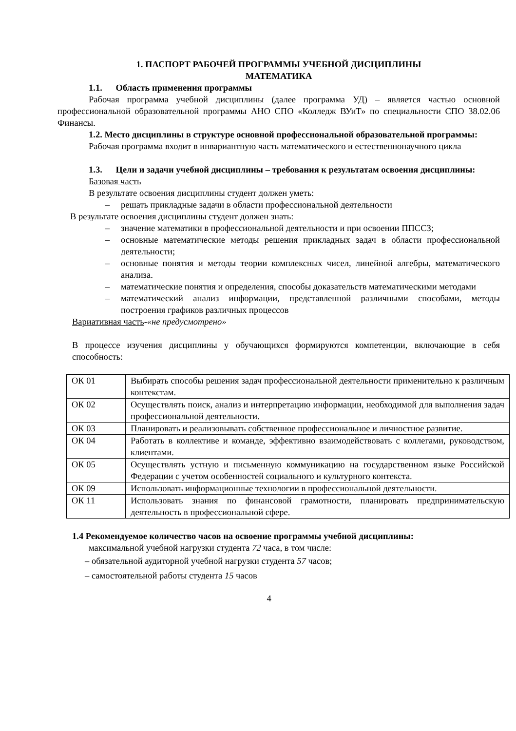1. ПАСПОРТ РАБОЧЕЙ ПРОГРАММЫ УЧЕБНОЙ ДИСЦИПЛИНЫ
МАТЕМАТИКА
1.1. Область применения программы
Рабочая программа учебной дисциплины (далее программа УД) – является частью основной профессиональной образовательной программы АНО СПО «Колледж ВУиТ» по специальности СПО 38.02.06 Финансы.
1.2. Место дисциплины в структуре основной профессиональной образовательной программы:
Рабочая программа входит в инвариантную часть математического и естественнонаучного цикла
1.3. Цели и задачи учебной дисциплины – требования к результатам освоения дисциплины:
Базовая часть
В результате освоения дисциплины студент должен уметь:
– решать прикладные задачи в области профессиональной деятельности
В результате освоения дисциплины студент должен знать:
– значение математики в профессиональной деятельности и при освоении ППССЗ;
– основные математические методы решения прикладных задач в области профессиональной деятельности;
– основные понятия и методы теории комплексных чисел, линейной алгебры, математического анализа.
– математические понятия и определения, способы доказательств математическими методами
– математический анализ информации, представленной различными способами, методы построения графиков различных процессов
Вариативная часть-«не предусмотрено»
В процессе изучения дисциплины у обучающихся формируются компетенции, включающие в себя способность:
| ОК 01 | Выбирать способы решения задач профессиональной деятельности применительно к различным контекстам. |
| ОК 02 | Осуществлять поиск, анализ и интерпретацию информации, необходимой для выполнения задач профессиональной деятельности. |
| ОК 03 | Планировать и реализовывать собственное профессиональное и личностное развитие. |
| ОК 04 | Работать в коллективе и команде, эффективно взаимодействовать с коллегами, руководством, клиентами. |
| ОК 05 | Осуществлять устную и письменную коммуникацию на государственном языке Российской Федерации с учетом особенностей социального и культурного контекста. |
| ОК 09 | Использовать информационные технологии в профессиональной деятельности. |
| ОК 11 | Использовать знания по финансовой грамотности, планировать предпринимательскую деятельность в профессиональной сфере. |
1.4 Рекомендуемое количество часов на освоение программы учебной дисциплины:
максимальной учебной нагрузки студента 72 часа, в том числе:
– обязательной аудиторной учебной нагрузки студента 57 часов;
– самостоятельной работы студента 15 часов
4